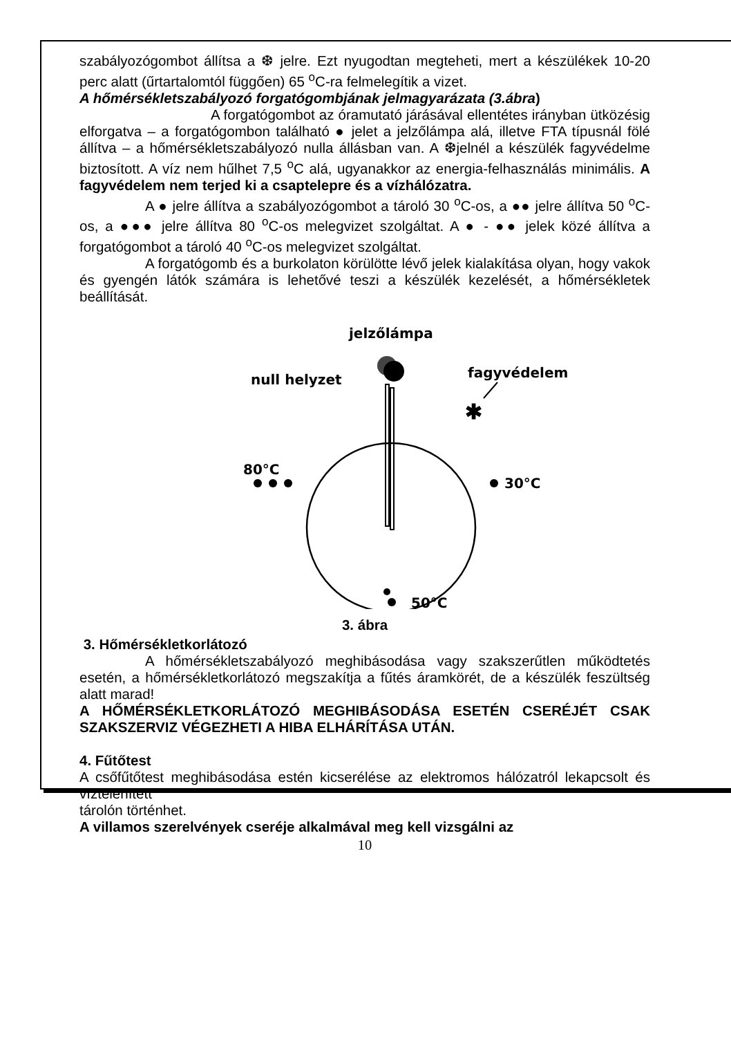szabályozógombot állítsa a ❆ jelre. Ezt nyugodtan megteheti, mert a készülékek 10-20 perc alatt (űrtartalomtól függően) 65 <sup>o</sup>C-ra felmelegítik a vizet.
A hőmérsékletszabályozó forgatógombjának jelmagyarázata (3.ábra)
A forgatógombot az óramutató járásával ellentétes irányban ütközésig elforgatva – a forgatógombon található ● jelet a jelzőlámpa alá, illetve FTA típusnál fölé állítva – a hőmérsékletszabályozó nulla állásban van. A ❆jelnél a készülék fagyvédelme biztosított. A víz nem hűlhet 7,5 <sup>o</sup>C alá, ugyanakkor az energia-felhasználás minimális. A fagyvédelem nem terjed ki a csaptelepre és a vízhálózatra.
A ● jelre állítva a szabályozógombot a tároló 30 <sup>o</sup>C-os, a ●● jelre állítva 50 <sup>o</sup>C-os, a ●●● jelre állítva 80 <sup>o</sup>C-os melegvizet szolgáltat. A ● - ●● jelek közé állítva a forgatógombot a tároló 40 <sup>o</sup>C-os melegvizet szolgáltat.
A forgatógomb és a burkolaton körülötte lévő jelek kialakítása olyan, hogy vakok és gyengén látók számára is lehetővé teszi a készülék kezelését, a hőmérsékletek beállítását.
jelzőlámpa
null helyzet
fagyvédelem
✱
80°C
30°C
50°C
3. ábra
3. Hőmérsékletkorlátozó
A hőmérsékletszabályozó meghibásodása vagy szakszerűtlen működtetés esetén, a hőmérsékletkorlátozó megszakítja a fűtés áramkörét, de a készülék feszültség alatt marad!
A HŐMÉRSÉKLETKORLÁTOZÓ MEGHIBÁSODÁSA ESETÉN CSERÉJÉT CSAK SZAKSZERVIZ VÉGEZHETI A HIBA ELHÁRÍTÁSA UTÁN.
4. Fűtőtest
A csőfűtőtest meghibásodása estén kicserélése az elektromos hálózatról lekapcsolt és víztelenített
tárolón történhet.
A villamos szerelvények cseréje alkalmával meg kell vizsgálni az
10